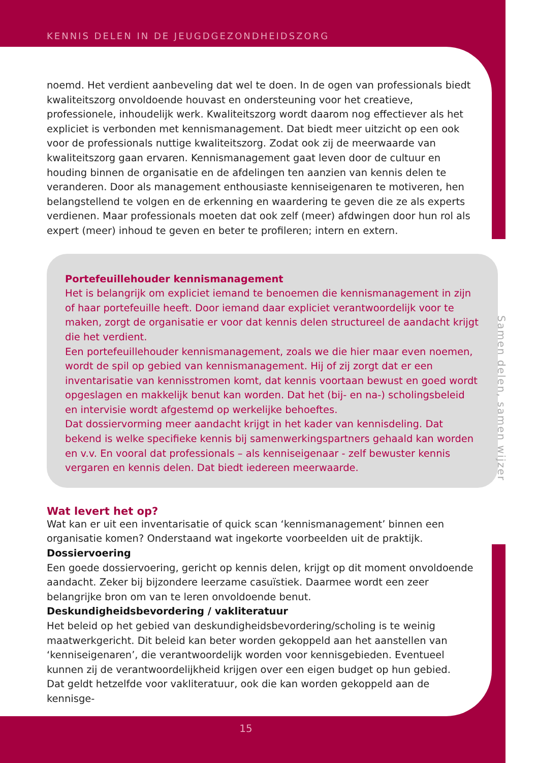KENNIS DELEN IN DE JEUGDGEZONDHEIDSZORG
noemd. Het verdient aanbeveling dat wel te doen. In de ogen van professionals biedt kwaliteitszorg onvoldoende houvast en ondersteuning voor het creatieve, professionele, inhoudelijk werk. Kwaliteitszorg wordt daarom nog effectiever als het expliciet is verbonden met kennismanagement. Dat biedt meer uitzicht op een ook voor de professionals nuttige kwaliteitszorg. Zodat ook zij de meerwaarde van kwaliteitszorg gaan ervaren. Kennismanagement gaat leven door de cultuur en houding binnen de organisatie en de afdelingen ten aanzien van kennis delen te veranderen. Door als management enthousiaste kenniseigenaren te motiveren, hen belangstellend te volgen en de erkenning en waardering te geven die ze als experts verdienen. Maar professionals moeten dat ook zelf (meer) afdwingen door hun rol als expert (meer) inhoud te geven en beter te profileren; intern en extern.
Portefeuillehouder kennismanagement
Het is belangrijk om expliciet iemand te benoemen die kennismanagement in zijn of haar portefeuille heeft. Door iemand daar expliciet verantwoordelijk voor te maken, zorgt de organisatie er voor dat kennis delen structureel de aandacht krijgt die het verdient.
Een portefeuillehouder kennismanagement, zoals we die hier maar even noemen, wordt de spil op gebied van kennismanagement. Hij of zij zorgt dat er een inventarisatie van kennisstromen komt, dat kennis voortaan bewust en goed wordt opgeslagen en makkelijk benut kan worden. Dat het (bij- en na-) scholingsbeleid en intervisie wordt afgestemd op werkelijke behoeftes.
Dat dossiervorming meer aandacht krijgt in het kader van kennisdeling. Dat bekend is welke specifieke kennis bij samenwerkingspartners gehaald kan worden en v.v. En vooral dat professionals – als kenniseigenaar - zelf bewuster kennis vergaren en kennis delen. Dat biedt iedereen meerwaarde.
Wat levert het op?
Wat kan er uit een inventarisatie of quick scan ‘kennismanagement’ binnen een organisatie komen? Onderstaand wat ingekorte voorbeelden uit de praktijk.
Dossiervoering
Een goede dossiervoering, gericht op kennis delen, krijgt op dit moment onvoldoende aandacht. Zeker bij bijzondere leerzame casuïstiek. Daarmee wordt een zeer belangrijke bron om van te leren onvoldoende benut.
Deskundigheidsbevordering / vakliteratuur
Het beleid op het gebied van deskundigheidsbevordering/scholing is te weinig maatwerkgericht. Dit beleid kan beter worden gekoppeld aan het aanstellen van ‘kenniseigenaren’, die verantwoordelijk worden voor kennisgebieden. Eventueel kunnen zij de verantwoordelijkheid krijgen over een eigen budget op hun gebied.
Dat geldt hetzelfde voor vakliteratuur, ook die kan worden gekoppeld aan de kennisge-
Samen delen, samen wijzer
15